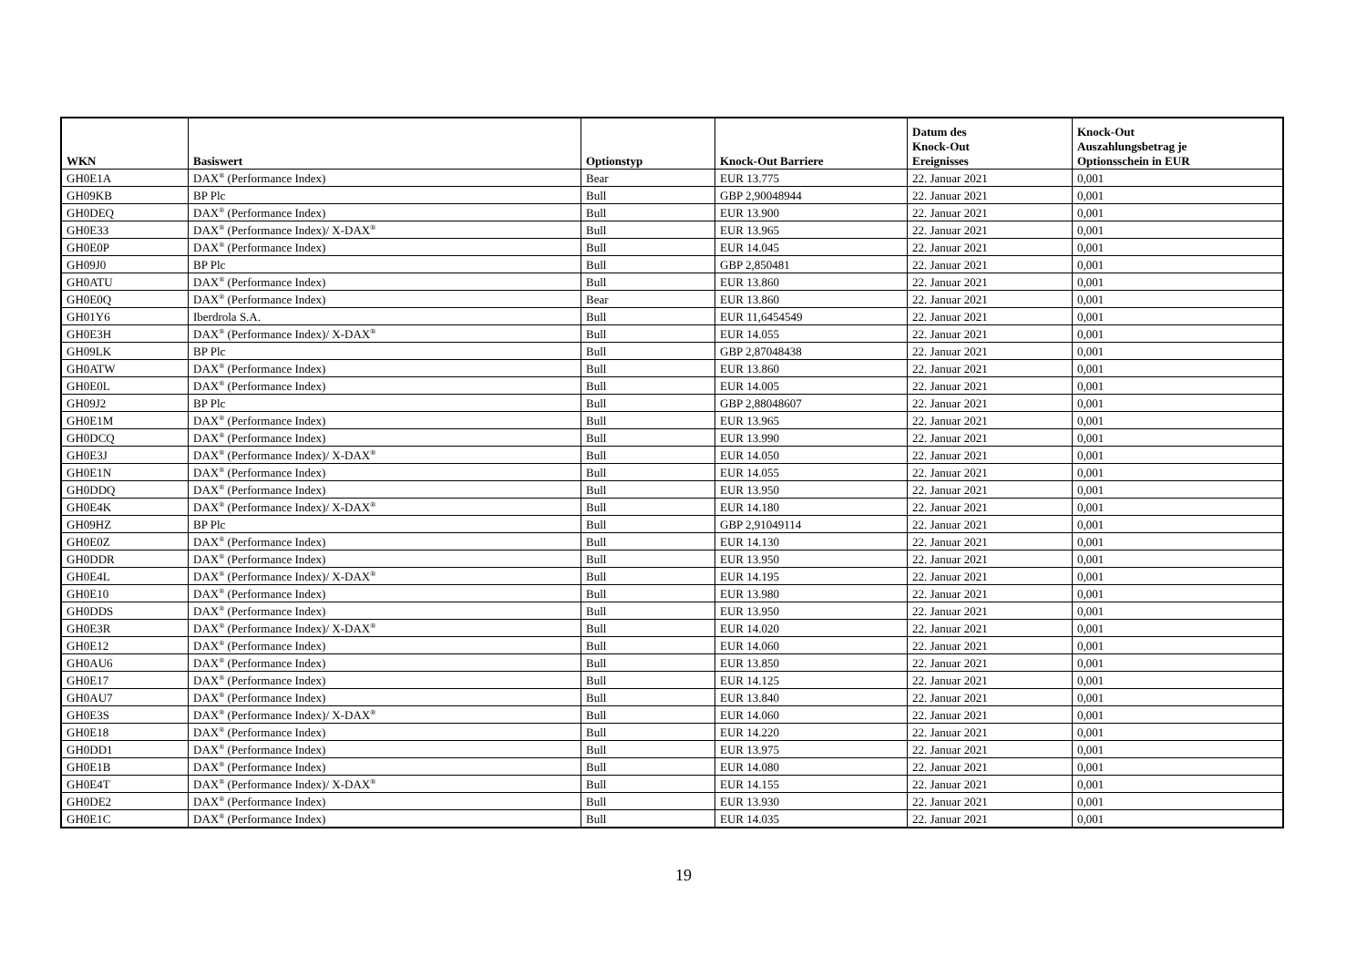| WKN | Basiswert | Optionstyp | Knock-Out Barriere | Datum des Knock-Out Ereignisses | Knock-Out Auszahlungsbetrag je Optionsschein in EUR |
| --- | --- | --- | --- | --- | --- |
| GH0E1A | DAX<sup>®</sup> (Performance Index) | Bear | EUR 13.775 | 22. Januar 2021 | 0,001 |
| GH09KB | BP Plc | Bull | GBP 2,90048944 | 22. Januar 2021 | 0,001 |
| GH0DEQ | DAX<sup>®</sup> (Performance Index) | Bull | EUR 13.900 | 22. Januar 2021 | 0,001 |
| GH0E33 | DAX<sup>®</sup> (Performance Index)/ X-DAX<sup>®</sup> | Bull | EUR 13.965 | 22. Januar 2021 | 0,001 |
| GH0E0P | DAX<sup>®</sup> (Performance Index) | Bull | EUR 14.045 | 22. Januar 2021 | 0,001 |
| GH09J0 | BP Plc | Bull | GBP 2,850481 | 22. Januar 2021 | 0,001 |
| GH0ATU | DAX<sup>®</sup> (Performance Index) | Bull | EUR 13.860 | 22. Januar 2021 | 0,001 |
| GH0E0Q | DAX<sup>®</sup> (Performance Index) | Bear | EUR 13.860 | 22. Januar 2021 | 0,001 |
| GH01Y6 | Iberdrola S.A. | Bull | EUR 11,6454549 | 22. Januar 2021 | 0,001 |
| GH0E3H | DAX<sup>®</sup> (Performance Index)/ X-DAX<sup>®</sup> | Bull | EUR 14.055 | 22. Januar 2021 | 0,001 |
| GH09LK | BP Plc | Bull | GBP 2,87048438 | 22. Januar 2021 | 0,001 |
| GH0ATW | DAX<sup>®</sup> (Performance Index) | Bull | EUR 13.860 | 22. Januar 2021 | 0,001 |
| GH0E0L | DAX<sup>®</sup> (Performance Index) | Bull | EUR 14.005 | 22. Januar 2021 | 0,001 |
| GH09J2 | BP Plc | Bull | GBP 2,88048607 | 22. Januar 2021 | 0,001 |
| GH0E1M | DAX<sup>®</sup> (Performance Index) | Bull | EUR 13.965 | 22. Januar 2021 | 0,001 |
| GH0DCQ | DAX<sup>®</sup> (Performance Index) | Bull | EUR 13.990 | 22. Januar 2021 | 0,001 |
| GH0E3J | DAX<sup>®</sup> (Performance Index)/ X-DAX<sup>®</sup> | Bull | EUR 14.050 | 22. Januar 2021 | 0,001 |
| GH0E1N | DAX<sup>®</sup> (Performance Index) | Bull | EUR 14.055 | 22. Januar 2021 | 0,001 |
| GH0DDQ | DAX<sup>®</sup> (Performance Index) | Bull | EUR 13.950 | 22. Januar 2021 | 0,001 |
| GH0E4K | DAX<sup>®</sup> (Performance Index)/ X-DAX<sup>®</sup> | Bull | EUR 14.180 | 22. Januar 2021 | 0,001 |
| GH09HZ | BP Plc | Bull | GBP 2,91049114 | 22. Januar 2021 | 0,001 |
| GH0E0Z | DAX<sup>®</sup> (Performance Index) | Bull | EUR 14.130 | 22. Januar 2021 | 0,001 |
| GH0DDR | DAX<sup>®</sup> (Performance Index) | Bull | EUR 13.950 | 22. Januar 2021 | 0,001 |
| GH0E4L | DAX<sup>®</sup> (Performance Index)/ X-DAX<sup>®</sup> | Bull | EUR 14.195 | 22. Januar 2021 | 0,001 |
| GH0E10 | DAX<sup>®</sup> (Performance Index) | Bull | EUR 13.980 | 22. Januar 2021 | 0,001 |
| GH0DDS | DAX<sup>®</sup> (Performance Index) | Bull | EUR 13.950 | 22. Januar 2021 | 0,001 |
| GH0E3R | DAX<sup>®</sup> (Performance Index)/ X-DAX<sup>®</sup> | Bull | EUR 14.020 | 22. Januar 2021 | 0,001 |
| GH0E12 | DAX<sup>®</sup> (Performance Index) | Bull | EUR 14.060 | 22. Januar 2021 | 0,001 |
| GH0AU6 | DAX<sup>®</sup> (Performance Index) | Bull | EUR 13.850 | 22. Januar 2021 | 0,001 |
| GH0E17 | DAX<sup>®</sup> (Performance Index) | Bull | EUR 14.125 | 22. Januar 2021 | 0,001 |
| GH0AU7 | DAX<sup>®</sup> (Performance Index) | Bull | EUR 13.840 | 22. Januar 2021 | 0,001 |
| GH0E3S | DAX<sup>®</sup> (Performance Index)/ X-DAX<sup>®</sup> | Bull | EUR 14.060 | 22. Januar 2021 | 0,001 |
| GH0E18 | DAX<sup>®</sup> (Performance Index) | Bull | EUR 14.220 | 22. Januar 2021 | 0,001 |
| GH0DD1 | DAX<sup>®</sup> (Performance Index) | Bull | EUR 13.975 | 22. Januar 2021 | 0,001 |
| GH0E1B | DAX<sup>®</sup> (Performance Index) | Bull | EUR 14.080 | 22. Januar 2021 | 0,001 |
| GH0E4T | DAX<sup>®</sup> (Performance Index)/ X-DAX<sup>®</sup> | Bull | EUR 14.155 | 22. Januar 2021 | 0,001 |
| GH0DE2 | DAX<sup>®</sup> (Performance Index) | Bull | EUR 13.930 | 22. Januar 2021 | 0,001 |
| GH0E1C | DAX<sup>®</sup> (Performance Index) | Bull | EUR 14.035 | 22. Januar 2021 | 0,001 |
19